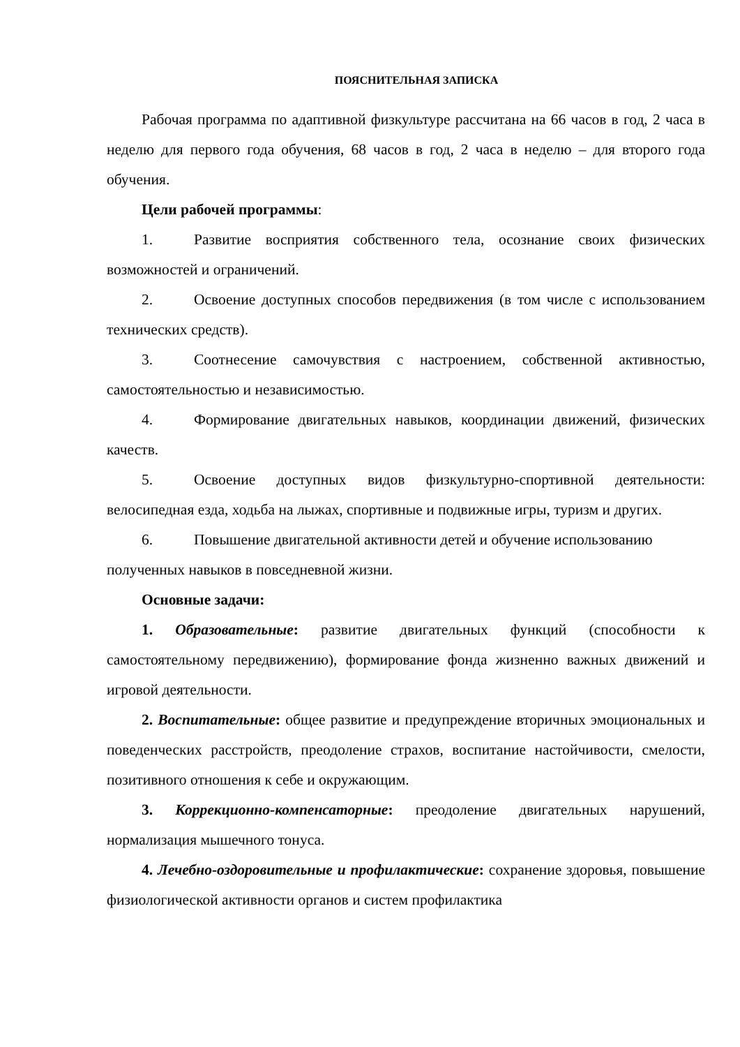ПОЯСНИТЕЛЬНАЯ ЗАПИСКА
Рабочая программа по адаптивной физкультуре рассчитана на 66 часов в год, 2 часа в неделю для первого года обучения, 68 часов в год, 2 часа в неделю – для второго года обучения.
Цели рабочей программы:
1. Развитие восприятия собственного тела, осознание своих физических возможностей и ограничений.
2. Освоение доступных способов передвижения (в том числе с использованием технических средств).
3. Соотнесение самочувствия с настроением, собственной активностью, самостоятельностью и независимостью.
4. Формирование двигательных навыков, координации движений, физических качеств.
5. Освоение доступных видов физкультурно-спортивной деятельности: велосипедная езда, ходьба на лыжах, спортивные и подвижные игры, туризм и других.
6. Повышение двигательной активности детей и обучение использованию полученных навыков в повседневной жизни.
Основные задачи:
1. Образовательные: развитие двигательных функций (способности к самостоятельному передвижению), формирование фонда жизненно важных движений и игровой деятельности.
2. Воспитательные: общее развитие и предупреждение вторичных эмоциональных и поведенческих расстройств, преодоление страхов, воспитание настойчивости, смелости, позитивного отношения к себе и окружающим.
3. Коррекционно-компенсаторные: преодоление двигательных нарушений, нормализация мышечного тонуса.
4. Лечебно-оздоровительные и профилактические: сохранение здоровья, повышение физиологической активности органов и систем профилактика